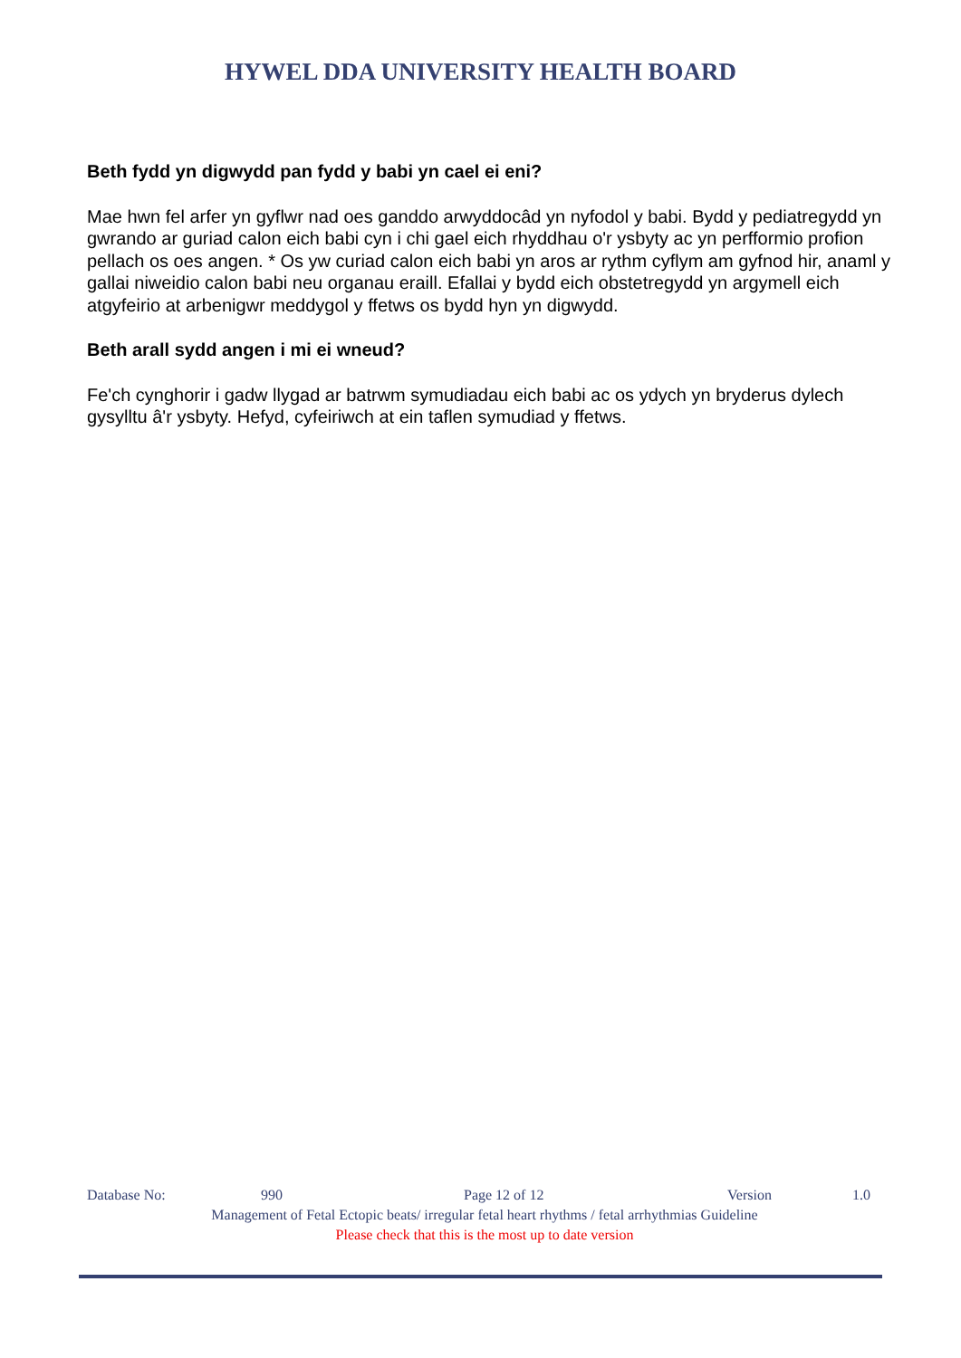HYWEL DDA UNIVERSITY HEALTH BOARD
Beth fydd yn digwydd pan fydd y babi yn cael ei eni?
Mae hwn fel arfer yn gyflwr nad oes ganddo arwyddocâd yn nyfodol y babi. Bydd y pediatregydd yn gwrando ar guriad calon eich babi cyn i chi gael eich rhyddhau o'r ysbyty ac yn perfformio profion pellach os oes angen. * Os yw curiad calon eich babi yn aros ar rythm cyflym am gyfnod hir, anaml y gallai niweidio calon babi neu organau eraill. Efallai y bydd eich obstetregydd yn argymell eich atgyfeirio at arbenigwr meddygol y ffetws os bydd hyn yn digwydd.
Beth arall sydd angen i mi ei wneud?
Fe'ch cynghorir i gadw llygad ar batrwm symudiadau eich babi ac os ydych yn bryderus dylech gysylltu â'r ysbyty. Hefyd, cyfeiriwch at ein taflen symudiad y ffetws.
Database No: 990 Page 12 of 12 Version 1.0
Management of Fetal Ectopic beats/ irregular fetal heart rhythms / fetal arrhythmias Guideline
Please check that this is the most up to date version